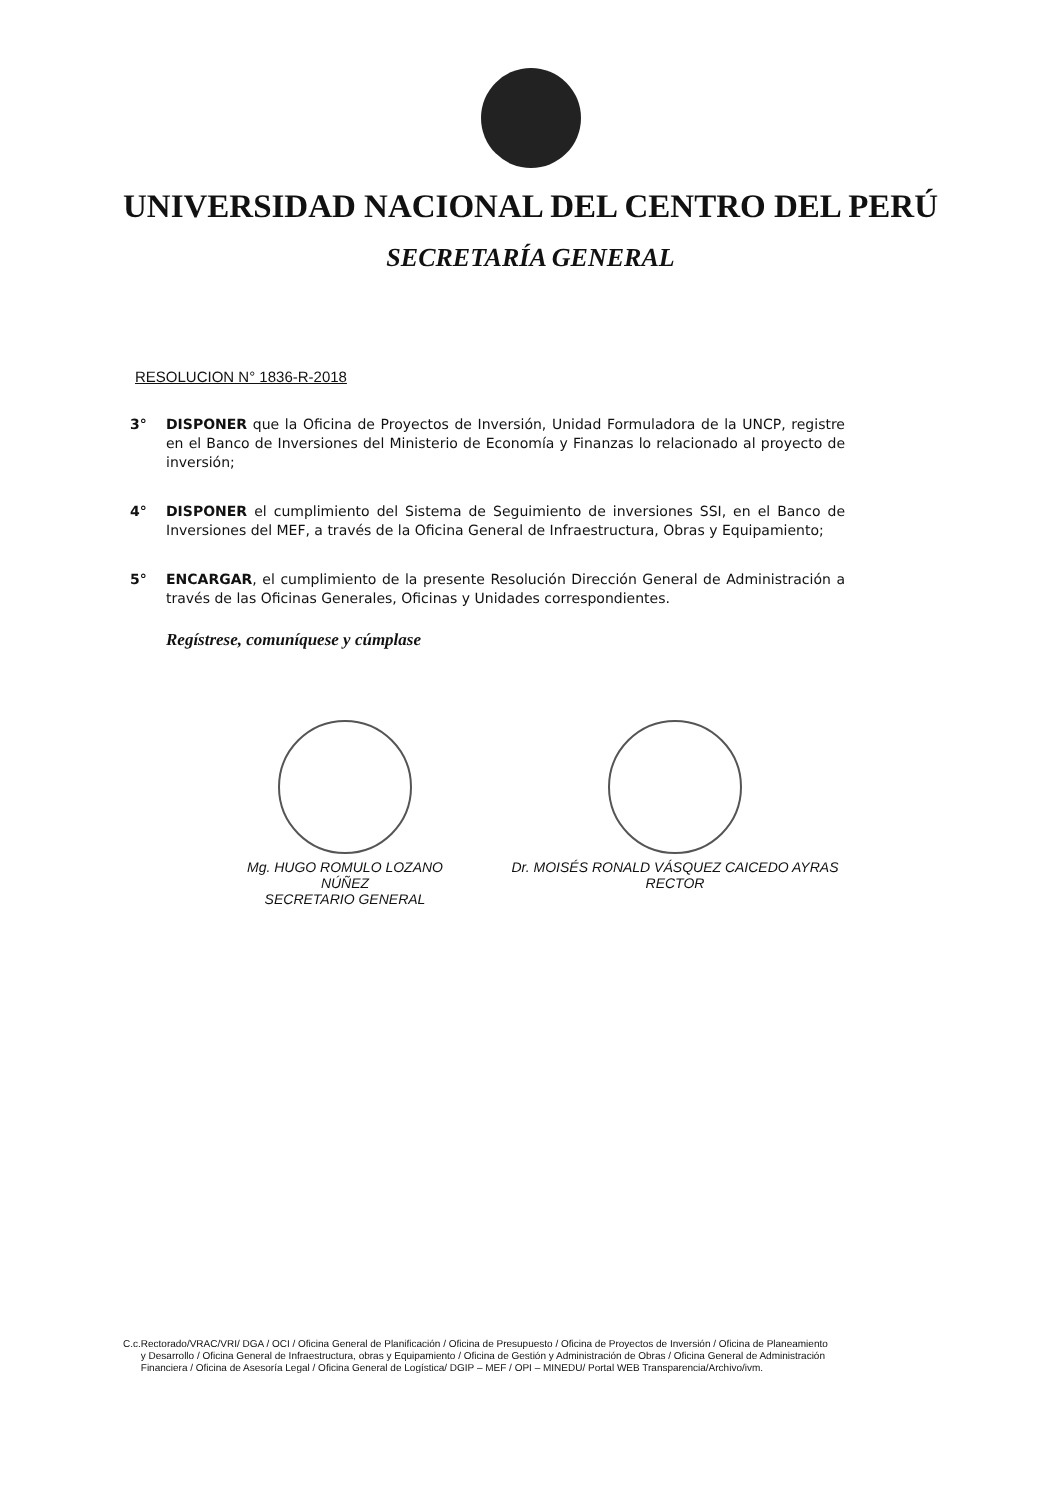UNIVERSIDAD NACIONAL DEL CENTRO DEL PERÚ
SECRETARÍA GENERAL
RESOLUCION N° 1836-R-2018
3° DISPONER que la Oficina de Proyectos de Inversión, Unidad Formuladora de la UNCP, registre en el Banco de Inversiones del Ministerio de Economía y Finanzas lo relacionado al proyecto de inversión;
4° DISPONER el cumplimiento del Sistema de Seguimiento de inversiones SSI, en el Banco de Inversiones del MEF, a través de la Oficina General de Infraestructura, Obras y Equipamiento;
5° ENCARGAR, el cumplimiento de la presente Resolución Dirección General de Administración a través de las Oficinas Generales, Oficinas y Unidades correspondientes.
Regístrese, comuníquese y cúmplase
Mg. HUGO ROMULO LOZANO NÚÑEZ
SECRETARIO GENERAL
Dr. MOISÉS RONALD VÁSQUEZ CAICEDO AYRAS
RECTOR
C.c. Rectorado/VRAC/VRI/ DGA / OCI / Oficina General de Planificación / Oficina de Presupuesto / Oficina de Proyectos de Inversión / Oficina de Planeamiento y Desarrollo / Oficina General de Infraestructura, obras y Equipamiento / Oficina de Gestión y Administración de Obras / Oficina General de Administración Financiera / Oficina de Asesoría Legal / Oficina General de Logística/ DGIP – MEF / OPI – MINEDU/ Portal WEB Transparencia/Archivo/ivm.